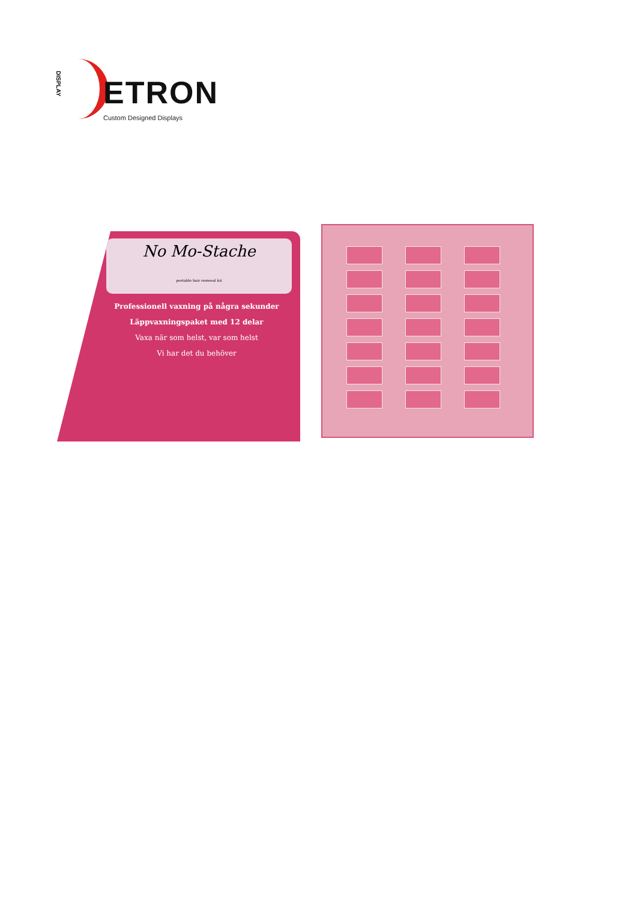DISPLAY
ETRON
Custom Designed Displays
No Mo-Stache
portable hair removal kit
Professionell vaxning på några sekunder
Läppvaxningspaket med 12 delar
Vaxa när som helst, var som helst
Vi har det du behöver